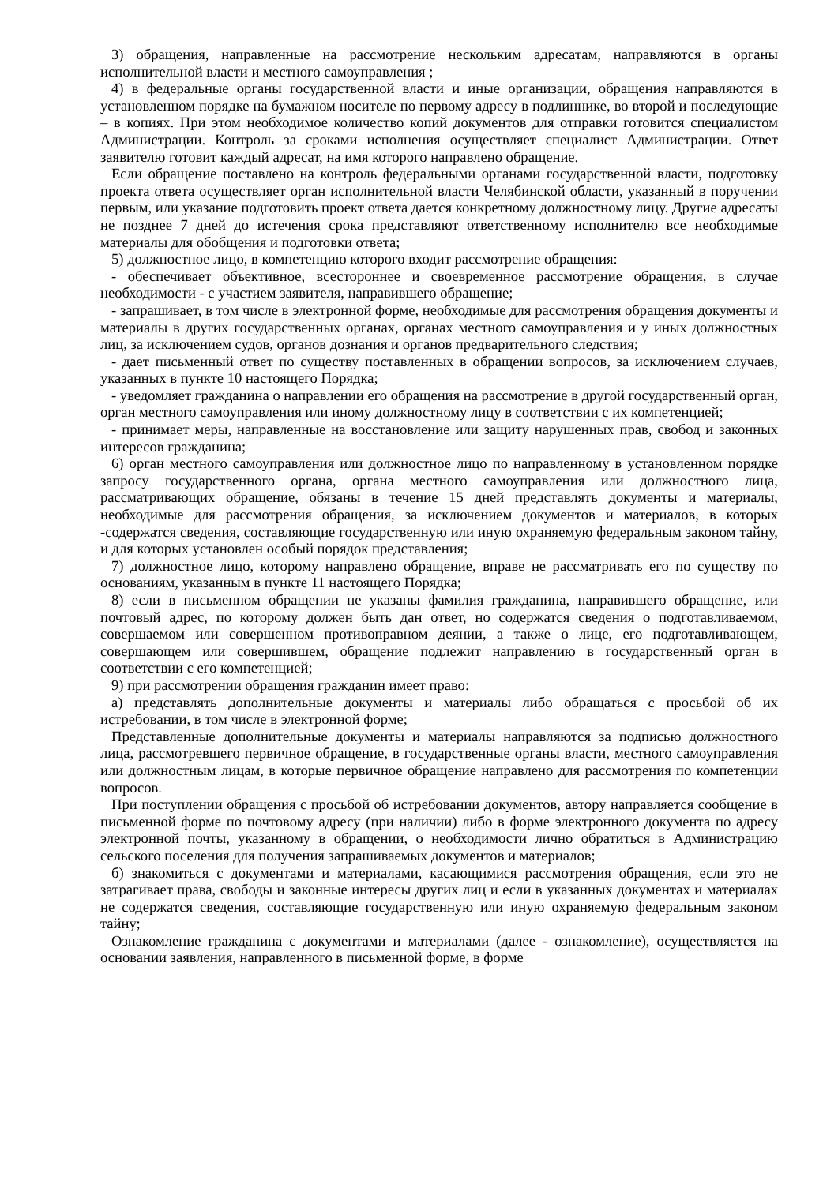3) обращения, направленные на рассмотрение нескольким адресатам, направляются в органы исполнительной власти и местного самоуправления ;
4) в федеральные органы государственной власти и иные организации, обращения направляются в установленном порядке на бумажном носителе по первому адресу в подлиннике, во второй и последующие – в копиях. При этом необходимое количество копий документов для отправки готовится специалистом Администрации. Контроль за сроками исполнения осуществляет специалист Администрации. Ответ заявителю готовит каждый адресат, на имя которого направлено обращение.
Если обращение поставлено на контроль федеральными органами государственной власти, подготовку проекта ответа осуществляет орган исполнительной власти Челябинской области, указанный в поручении первым, или указание подготовить проект ответа дается конкретному должностному лицу. Другие адресаты не позднее 7 дней до истечения срока представляют ответственному исполнителю все необходимые материалы для обобщения и подготовки ответа;
5) должностное лицо, в компетенцию которого входит рассмотрение обращения:
- обеспечивает объективное, всестороннее и своевременное рассмотрение обращения, в случае необходимости - с участием заявителя, направившего обращение;
- запрашивает, в том числе в электронной форме, необходимые для рассмотрения обращения документы и материалы в других государственных органах, органах местного самоуправления и у иных должностных лиц, за исключением судов, органов дознания и органов предварительного следствия;
- дает письменный ответ по существу поставленных в обращении вопросов, за исключением случаев, указанных в пункте 10 настоящего Порядка;
- уведомляет гражданина о направлении его обращения на рассмотрение в другой государственный орган, орган местного самоуправления или иному должностному лицу в соответствии с их компетенцией;
- принимает меры, направленные на восстановление или защиту нарушенных прав, свобод и законных интересов гражданина;
6) орган местного самоуправления или должностное лицо по направленному в установленном порядке запросу государственного органа, органа местного самоуправления или должностного лица, рассматривающих обращение, обязаны в течение 15 дней представлять документы и материалы, необходимые для рассмотрения обращения, за исключением документов и материалов, в которых -содержатся сведения, составляющие государственную или иную охраняемую федеральным законом тайну, и для которых установлен особый порядок представления;
7) должностное лицо, которому направлено обращение, вправе не рассматривать его по существу по основаниям, указанным в пункте 11 настоящего Порядка;
8) если в письменном обращении не указаны фамилия гражданина, направившего обращение, или почтовый адрес, по которому должен быть дан ответ, но содержатся сведения о подготавливаемом, совершаемом или совершенном противоправном деянии, а также о лице, его подготавливающем, совершающем или совершившем, обращение подлежит направлению в государственный орган в соответствии с его компетенцией;
9) при рассмотрении обращения гражданин имеет право:
а) представлять дополнительные документы и материалы либо обращаться с просьбой об их истребовании, в том числе в электронной форме;
Представленные дополнительные документы и материалы направляются за подписью должностного лица, рассмотревшего первичное обращение, в государственные органы власти, местного самоуправления или должностным лицам, в которые первичное обращение направлено для рассмотрения по компетенции вопросов.
При поступлении обращения с просьбой об истребовании документов, автору направляется сообщение в письменной форме по почтовому адресу (при наличии) либо в форме электронного документа по адресу электронной почты, указанному в обращении, о необходимости лично обратиться в Администрацию сельского поселения для получения запрашиваемых документов и материалов;
б) знакомиться с документами и материалами, касающимися рассмотрения обращения, если это не затрагивает права, свободы и законные интересы других лиц и если в указанных документах и материалах не содержатся сведения, составляющие государственную или иную охраняемую федеральным законом тайну;
Ознакомление гражданина с документами и материалами (далее - ознакомление), осуществляется на основании заявления, направленного в письменной форме, в форме